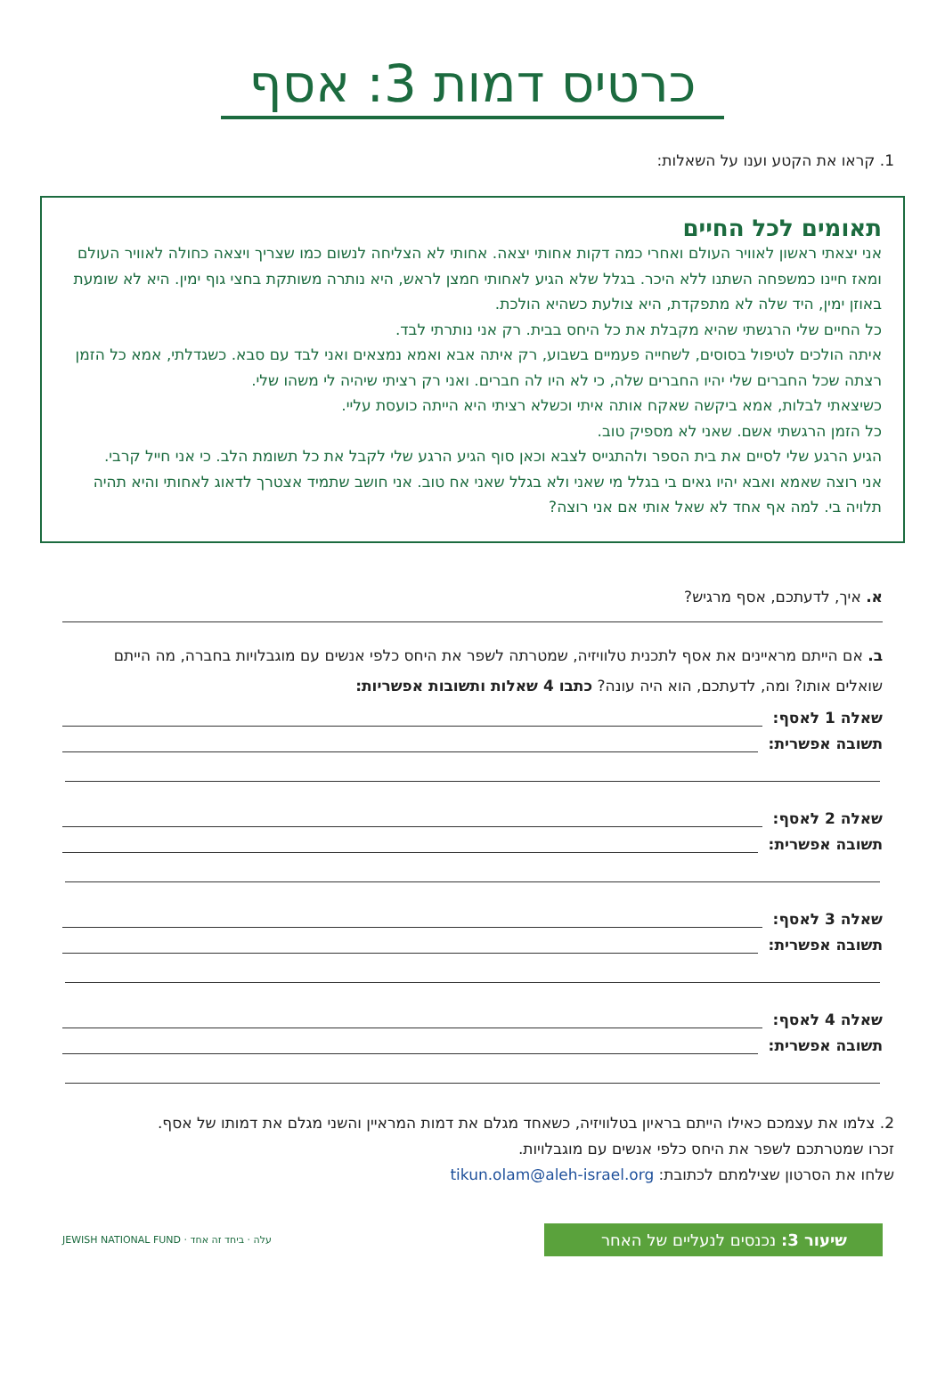כרטיס דמות 3: אסף
1. קראו את הקטע וענו על השאלות:
תאומים לכל החיים
אני יצאתי ראשון לאוויר העולם ואחרי כמה דקות אחותי יצאה. אחותי לא הצליחה לנשום כמו שצריך ויצאה כחולה לאוויר העולם ומאז חיינו כמשפחה השתנו ללא היכר. בגלל שלא הגיע לאחותי חמצן לראש, היא נותרה משותקת בחצי גוף ימין. היא לא שומעת באוזן ימין, היד שלה לא מתפקדת, היא צולעת כשהיא הולכת.
כל החיים שלי הרגשתי שהיא מקבלת את כל היחס בבית. רק אני נותרתי לבד.
איתה הולכים לטיפול בסוסים, לשחייה פעמיים בשבוע, רק איתה אבא ואמא נמצאים ואני לבד עם סבא. כשגדלתי, אמא כל הזמן רצתה שכל החברים שלי יהיו החברים שלה, כי לא היו לה חברים. ואני רק רציתי שיהיה לי משהו שלי.
כשיצאתי לבלות, אמא ביקשה שאקח אותה איתי וכשלא רציתי היא הייתה כועסת עליי.
כל הזמן הרגשתי אשם. שאני לא מספיק טוב.
הגיע הרגע שלי לסיים את בית הספר ולהתגייס לצבא וכאן סוף הגיע הרגע שלי לקבל את כל תשומת הלב. כי אני חייל קרבי.
אני רוצה שאמא ואבא יהיו גאים בי בגלל מי שאני ולא בגלל שאני אח טוב. אני חושב שתמיד אצטרך לדאוג לאחותי והיא תהיה תלויה בי. למה אף אחד לא שאל אותי אם אני רוצה?
א. איך, לדעתכם, אסף מרגיש?
ב. אם הייתם מראיינים את אסף לתכנית טלוויזיה, שמטרתה לשפר את היחס כלפי אנשים עם מוגבלויות בחברה, מה הייתם שואלים אותו? ומה, לדעתכם, הוא היה עונה? כתבו 4 שאלות ותשובות אפשריות:
שאלה 1 לאסף:
תשובה אפשרית:
שאלה 2 לאסף:
תשובה אפשרית:
שאלה 3 לאסף:
תשובה אפשרית:
שאלה 4 לאסף:
תשובה אפשרית:
2. צלמו את עצמכם כאילו הייתם בראיון בטלוויזיה, כשאחד מגלם את דמות המראיין והשני מגלם את דמותו של אסף.
זכרו שמטרתכם לשפר את היחס כלפי אנשים עם מוגבלויות.
שלחו את הסרטון שצילמתם לכתובת: tikun.olam@aleh-israel.org
שיעור 3: נכנסים לנעליים של האחר
עלה · ביחד זה אחד · JEWISH NATIONAL FUND